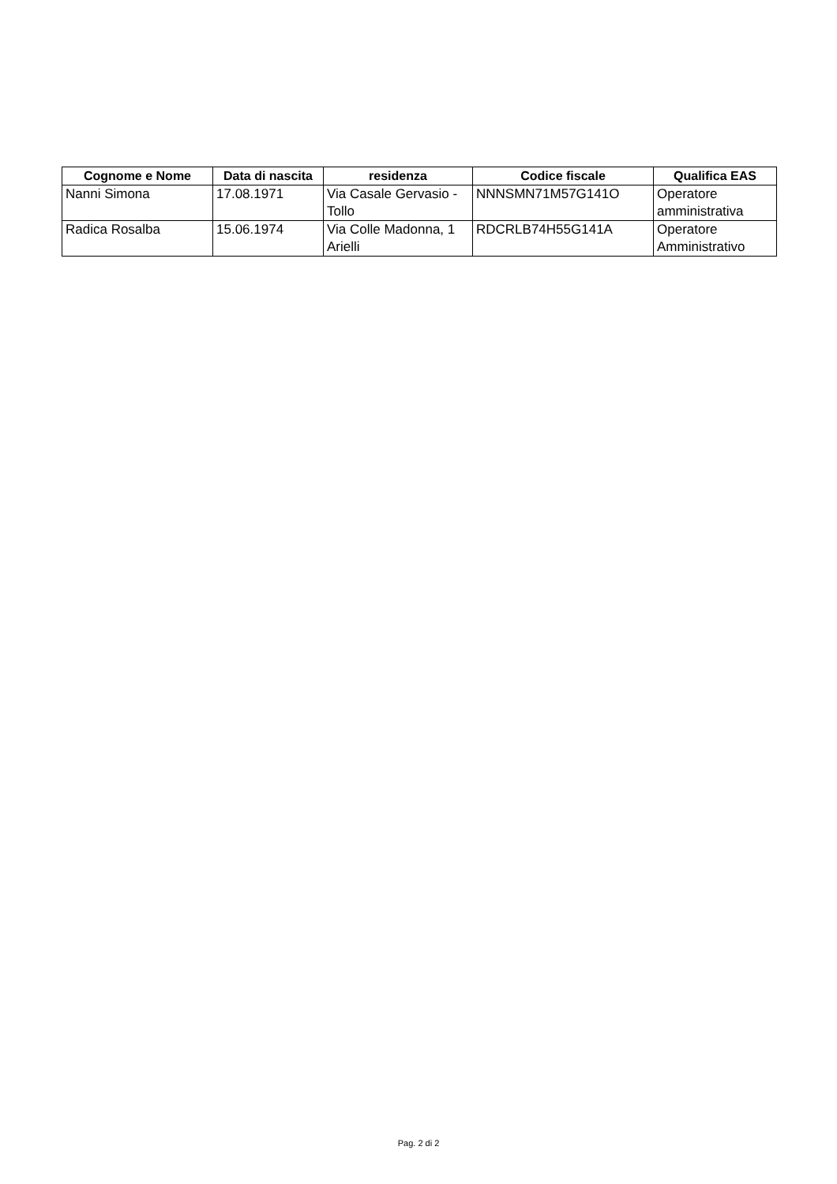| Cognome e Nome | Data di nascita | residenza | Codice fiscale | Qualifica EAS |
| --- | --- | --- | --- | --- |
| Nanni Simona | 17.08.1971 | Via Casale Gervasio - Tollo | NNNSMN71M57G141O | Operatore amministrativa |
| Radica Rosalba | 15.06.1974 | Via Colle Madonna, 1 Arielli | RDCRLB74H55G141A | Operatore Amministrativo |
Pag. 2 di 2